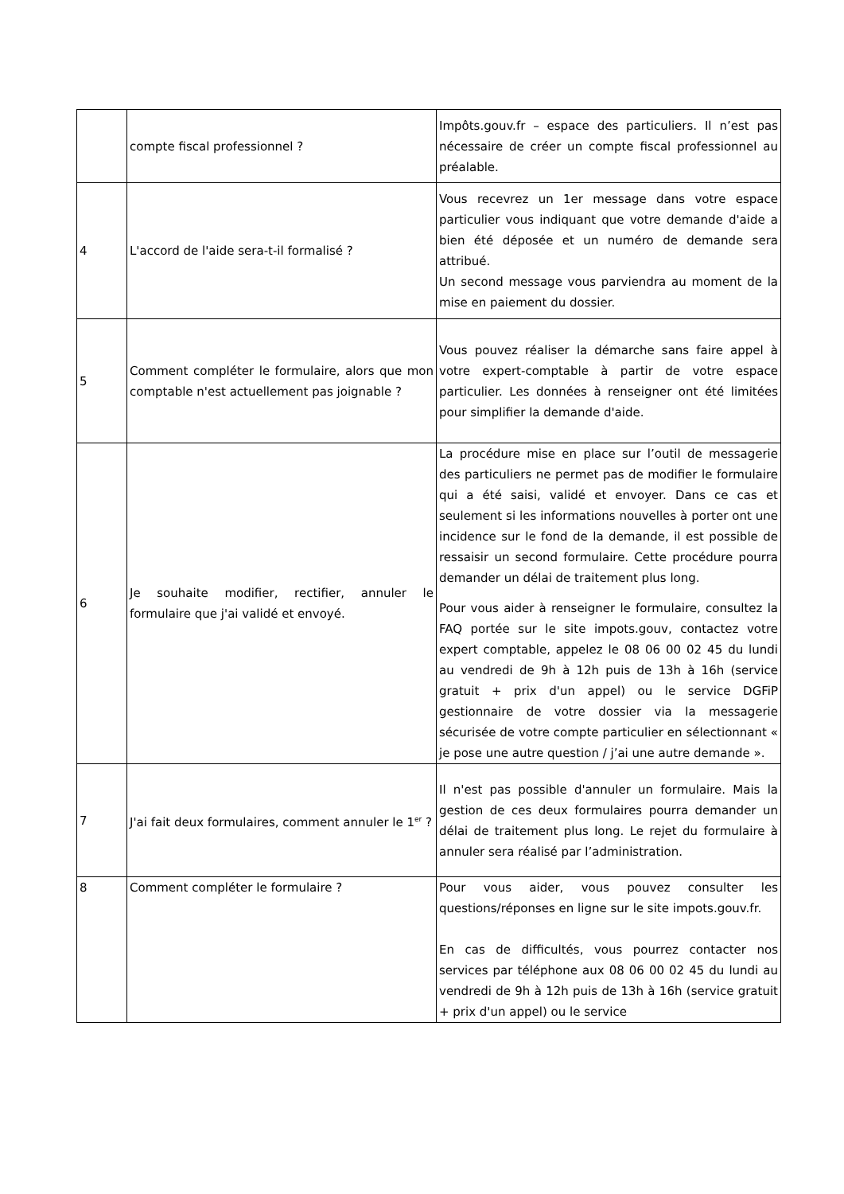| | compte fiscal professionnel ? | Impôts.gouv.fr – espace des particuliers. Il n’est pas nécessaire de créer un compte fiscal professionnel au préalable. |
| 4 | L'accord de l'aide sera-t-il formalisé ? | Vous recevrez un 1er message dans votre espace particulier vous indiquant que votre demande d'aide a bien été déposée et un numéro de demande sera attribué. Un second message vous parviendra au moment de la mise en paiement du dossier. |
| 5 | Comment compléter le formulaire, alors que mon comptable n'est actuellement pas joignable ? | Vous pouvez réaliser la démarche sans faire appel à votre expert-comptable à partir de votre espace particulier. Les données à renseigner ont été limitées pour simplifier la demande d'aide. |
| 6 | Je souhaite modifier, rectifier, annuler le formulaire que j'ai validé et envoyé. | La procédure mise en place sur l’outil de messagerie des particuliers ne permet pas de modifier le formulaire qui a été saisi, validé et envoyer. Dans ce cas et seulement si les informations nouvelles à porter ont une incidence sur le fond de la demande, il est possible de ressaisir un second formulaire. Cette procédure pourra demander un délai de traitement plus long. Pour vous aider à renseigner le formulaire, consultez la FAQ portée sur le site impots.gouv, contactez votre expert comptable, appelez le 08 06 00 02 45 du lundi au vendredi de 9h à 12h puis de 13h à 16h (service gratuit + prix d'un appel) ou le service DGFiP gestionnaire de votre dossier via la messagerie sécurisée de votre compte particulier en sélectionnant « je pose une autre question / j’ai une autre demande ». |
| 7 | J'ai fait deux formulaires, comment annuler le 1<sup>er</sup> ? | Il n'est pas possible d'annuler un formulaire. Mais la gestion de ces deux formulaires pourra demander un délai de traitement plus long. Le rejet du formulaire à annuler sera réalisé par l’administration. |
| 8 | Comment compléter le formulaire ? | Pour vous aider, vous pouvez consulter les questions/réponses en ligne sur le site impots.gouv.fr. En cas de difficultés, vous pourrez contacter nos services par téléphone aux 08 06 00 02 45 du lundi au vendredi de 9h à 12h puis de 13h à 16h (service gratuit + prix d'un appel) ou le service |